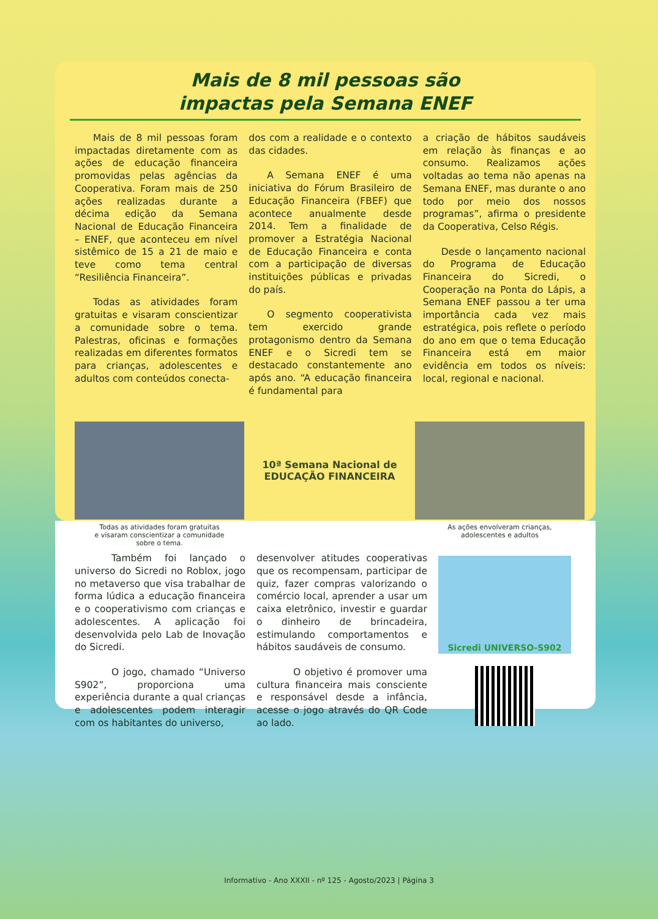Mais de 8 mil pessoas são
impactas pela Semana ENEF
Mais de 8 mil pessoas foram impactadas diretamente com as ações de educação financeira promovidas pelas agências da Cooperativa. Foram mais de 250 ações realizadas durante a décima edição da Semana Nacional de Educação Financeira – ENEF, que aconteceu em nível sistêmico de 15 a 21 de maio e teve como tema central “Resiliência Financeira”.
Todas as atividades foram gratuitas e visaram conscientizar a comunidade sobre o tema. Palestras, oficinas e formações realizadas em diferentes formatos para crianças, adolescentes e adultos com conteúdos conecta-
dos com a realidade e o contexto das cidades.
A Semana ENEF é uma iniciativa do Fórum Brasileiro de Educação Financeira (FBEF) que acontece anualmente desde 2014. Tem a finalidade de promover a Estratégia Nacional de Educação Financeira e conta com a participação de diversas instituições públicas e privadas do país.
O segmento cooperativista tem exercido grande protagonismo dentro da Semana ENEF e o Sicredi tem se destacado constantemente ano após ano. “A educação financeira é fundamental para
a criação de hábitos saudáveis em relação às finanças e ao consumo. Realizamos ações voltadas ao tema não apenas na Semana ENEF, mas durante o ano todo por meio dos nossos programas”, afirma o presidente da Cooperativa, Celso Régis.
Desde o lançamento nacional do Programa de Educação Financeira do Sicredi, o Cooperação na Ponta do Lápis, a Semana ENEF passou a ter uma importância cada vez mais estratégica, pois reflete o período do ano em que o tema Educação Financeira está em maior evidência em todos os níveis: local, regional e nacional.
Todas as atividades foram gratuitas
e visaram conscientizar a comunidade
sobre o tema.
10ª Semana Nacional de
EDUCAÇÃO FINANCEIRA
As ações envolveram crianças,
adolescentes e adultos
Também foi lançado o universo do Sicredi no Roblox, jogo no metaverso que visa trabalhar de forma lúdica a educação financeira e o cooperativismo com crianças e adolescentes. A aplicação foi desenvolvida pelo Lab de Inovação do Sicredi.
O jogo, chamado “Universo S902”, proporciona uma experiência durante a qual crianças e adolescentes podem interagir com os habitantes do universo,
desenvolver atitudes cooperativas que os recompensam, participar de quiz, fazer compras valorizando o comércio local, aprender a usar um caixa eletrônico, investir e guardar o dinheiro de brincadeira, estimulando comportamentos e hábitos saudáveis de consumo.
O objetivo é promover uma cultura financeira mais consciente e responsável desde a infância, acesse o jogo através do QR Code ao lado.
Sicredi UNIVERSO-S902
Informativo - Ano XXXII - nº 125 - Agosto/2023 | Página 3